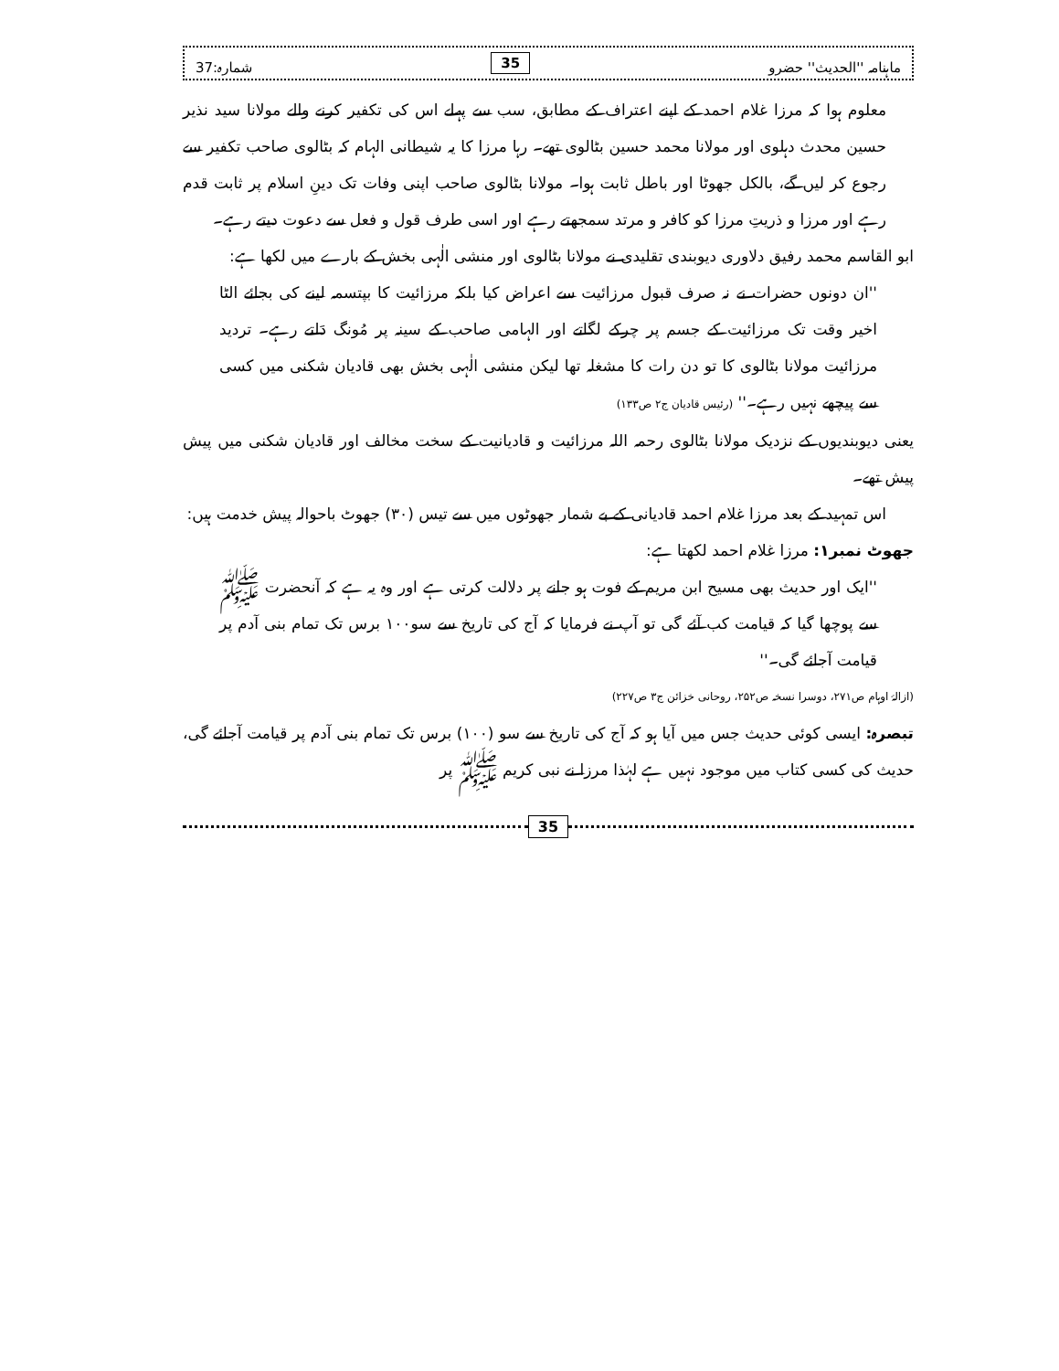ماہنامہ ''الحدیث'' حضرو 35 شمارہ:37
معلوم ہوا کہ مرزا غلام احمد کے اپنے اعتراف کے مطابق، سب سے پہلے اس کی تکفیر کرنے والے مولانا سید نذیر حسین محدث دہلوی اور مولانا محمد حسین بٹالوی تھے۔ رہا مرزا کا یہ شیطانی الہام کہ بٹالوی صاحب تکفیر سے رجوع کر لیں گے، بالکل جھوٹا اور باطل ثابت ہوا۔ مولانا بٹالوی صاحب اپنی وفات تک دینِ اسلام پر ثابت قدم رہے اور مرزا و ذریتِ مرزا کو کافر و مرتد سمجھتے رہے اور اسی طرف قول و فعل سے دعوت دیتے رہے۔
ابو القاسم محمد رفیق دلاوری دیوبندی تقلیدی نے مولانا بٹالوی اور منشی الٰہی بخش کے بارے میں لکھا ہے:
''ان دونوں حضرات نے نہ صرف قبول مرزائیت سے اعراض کیا بلکہ مرزائیت کا بپتسمہ لینے کی بجائے الٹا اخیر وقت تک مرزائیت کے جسم پر چرکے لگاتے اور الہامی صاحب کے سینہ پر مُونگ دَلتے رہے۔ تردید مرزائیت مولانا بٹالوی کا تو دن رات کا مشغلہ تھا لیکن منشی الٰہی بخش بھی قادیان شکنی میں کسی سے پیچھے نہیں رہے۔'' (رئیس قادیان ج۲ ص۱۳۳)
یعنی دیوبندیوں کے نزدیک مولانا بٹالوی رحمہ اللہ مرزائیت و قادیانیت کے سخت مخالف اور قادیان شکنی میں پیش پیش تھے۔
اس تمہید کے بعد مرزا غلام احمد قادیانی کے بے شمار جھوٹوں میں سے تیس (۳۰) جھوٹ باحوالہ پیش خدمت ہیں:
جھوٹ نمبر۱: مرزا غلام احمد لکھتا ہے:
''ایک اور حدیث بھی مسیح ابن مریم کے فوت ہو جانے پر دلالت کرتی ہے اور وہ یہ ہے کہ آنحضرت ﷺ سے پوچھا گیا کہ قیامت کب آئے گی تو آپ نے فرمایا کہ آج کی تاریخ سے سو۱۰۰ برس تک تمام بنی آدم پر قیامت آجائے گی۔''
(ازالۂ اوہام ص۲۷۱، دوسرا نسخہ ص۲۵۲، روحانی خزائن ج۳ ص۲۲۷)
تبصرہ: ایسی کوئی حدیث جس میں آیا ہو کہ آج کی تاریخ سے سو (۱۰۰) برس تک تمام بنی آدم پر قیامت آجائے گی، حدیث کی کسی کتاب میں موجود نہیں ہے لہٰذا مرزا نے نبی کریم ﷺ پر
35